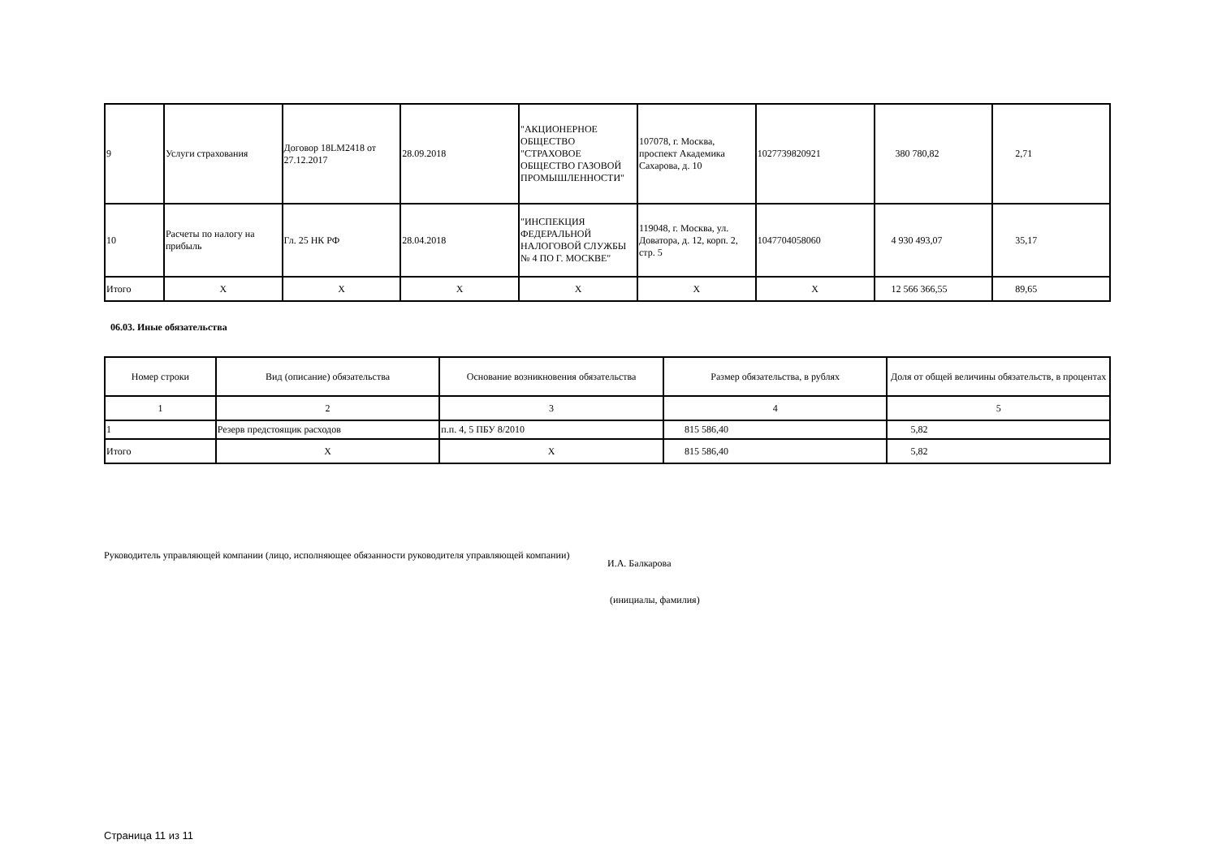| 9 | Услуги страхования | Договор 18LM2418 от 27.12.2017 | 28.09.2018 | "АКЦИОНЕРНОЕ ОБЩЕСТВО "СТРАХОВОЕ ОБЩЕСТВО ГАЗОВОЙ ПРОМЫШЛЕННОСТИ" | 107078, г. Москва, проспект Академика Сахарова, д. 10 | 1027739820921 | 380 780,82 | 2,71 |
| 10 | Расчеты по налогу на прибыль | Гл. 25 НК РФ | 28.04.2018 | "ИНСПЕКЦИЯ ФЕДЕРАЛЬНОЙ НАЛОГОВОЙ СЛУЖБЫ № 4 ПО Г. МОСКВЕ" | 119048, г. Москва, ул. Доватора, д. 12, корп. 2, стр. 5 | 1047704058060 | 4 930 493,07 | 35,17 |
| Итого | X | X | X | X | X | X | 12 566 366,55 | 89,65 |
06.03. Иные обязательства
| Номер строки | Вид (описание) обязательства | Основание возникновения обязательства | Размер обязательства, в рублях | Доля от общей величины обязательств, в процентах |
| --- | --- | --- | --- | --- |
| 1 | 2 | 3 | 4 | 5 |
| 1 | Резерв предстоящик расходов | п.п. 4, 5 ПБУ 8/2010 | 815 586,40 | 5,82 |
| Итого | X | X | 815 586,40 | 5,82 |
Руководитель управляющей компании (лицо, исполняющее обязанности руководителя управляющей компании)
И.А. Балкарова
(инициалы, фамилия)
Страница 11 из 11